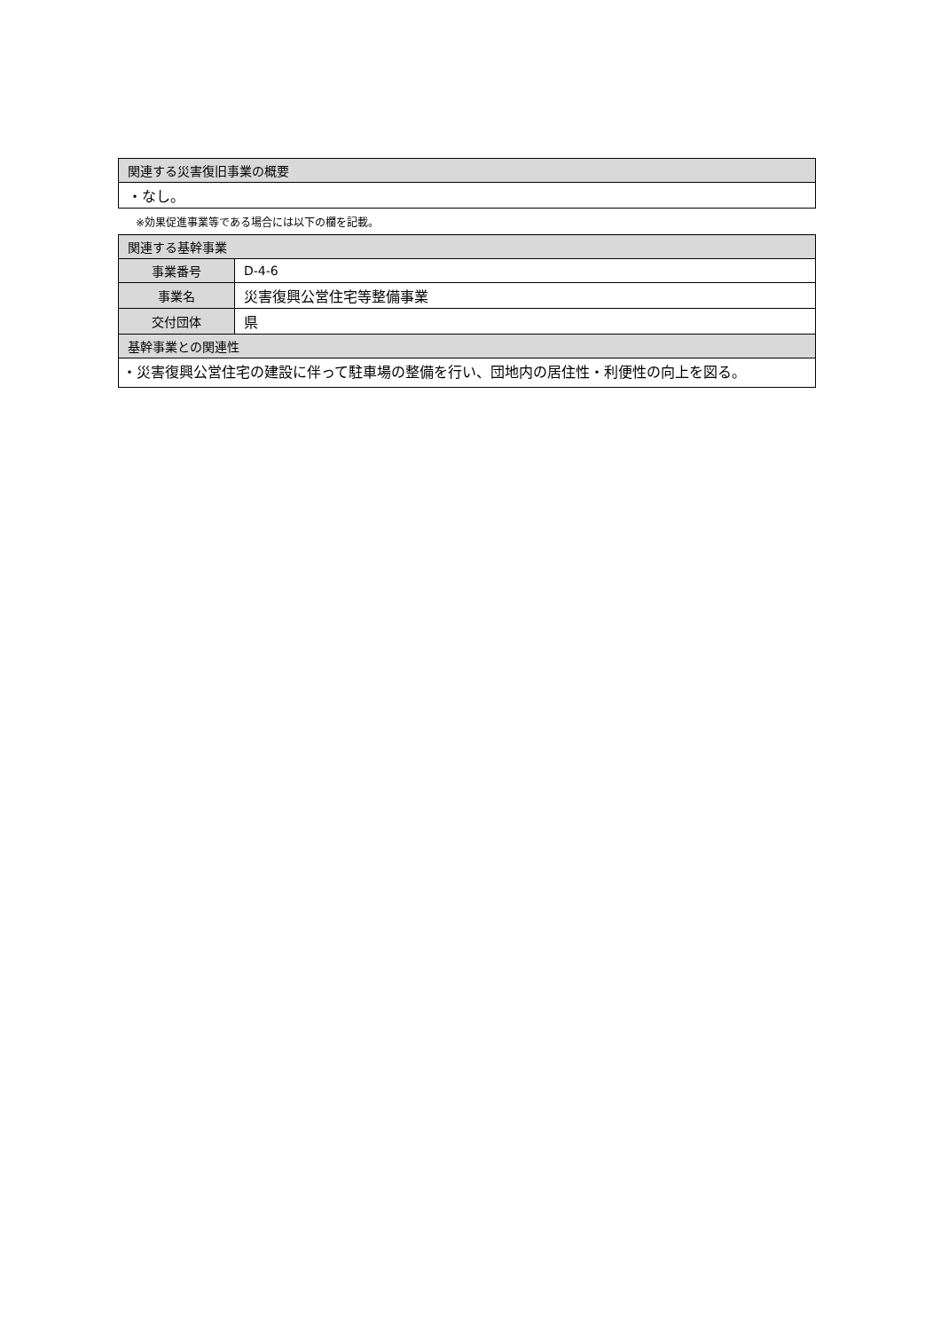| 関連する災害復旧事業の概要 |
| ・なし。 |
※効果促進事業等である場合には以下の欄を記載。
| 関連する基幹事業 | |
| 事業番号 | D-4-6 |
| 事業名 | 災害復興公営住宅等整備事業 |
| 交付団体 | 県 |
| 基幹事業との関連性 | |
| ・災害復興公営住宅の建設に伴って駐車場の整備を行い、団地内の居住性・利便性の向上を図る。 | |